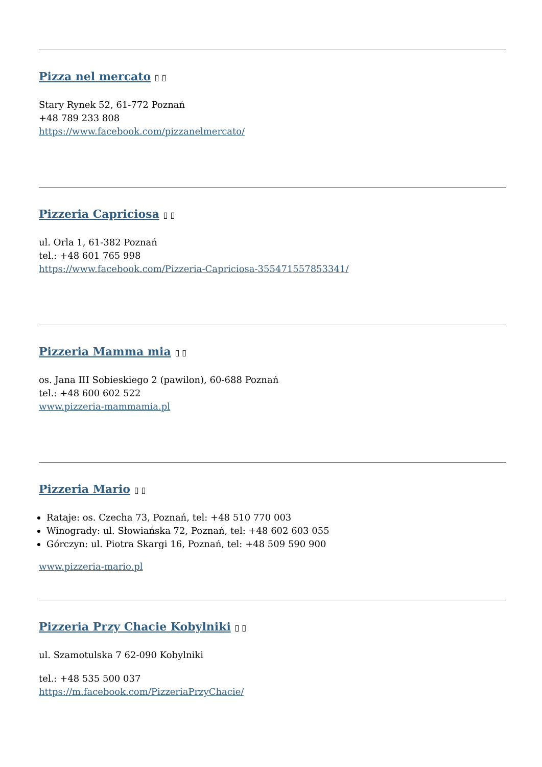Pizza nel mercato ▯ ▯
Stary Rynek 52, 61-772 Poznań
+48 789 233 808
https://www.facebook.com/pizzanelmercato/
Pizzeria Capriciosa ▯ ▯
ul. Orla 1, 61-382 Poznań
tel.: +48 601 765 998
https://www.facebook.com/Pizzeria-Capriciosa-355471557853341/
Pizzeria Mamma mia ▯ ▯
os. Jana III Sobieskiego 2 (pawilon), 60-688 Poznań
tel.: +48 600 602 522
www.pizzeria-mammamia.pl
Pizzeria Mario ▯ ▯
Rataje: os. Czecha 73, Poznań, tel: +48 510 770 003
Winogrady: ul. Słowiańska 72, Poznań, tel: +48 602 603 055
Górczyn: ul. Piotra Skargi 16, Poznań, tel: +48 509 590 900
www.pizzeria-mario.pl
Pizzeria Przy Chacie Kobylniki ▯ ▯
ul. Szamotulska 7 62-090 Kobylniki
tel.: +48 535 500 037
https://m.facebook.com/PizzeriaPrzyChacie/